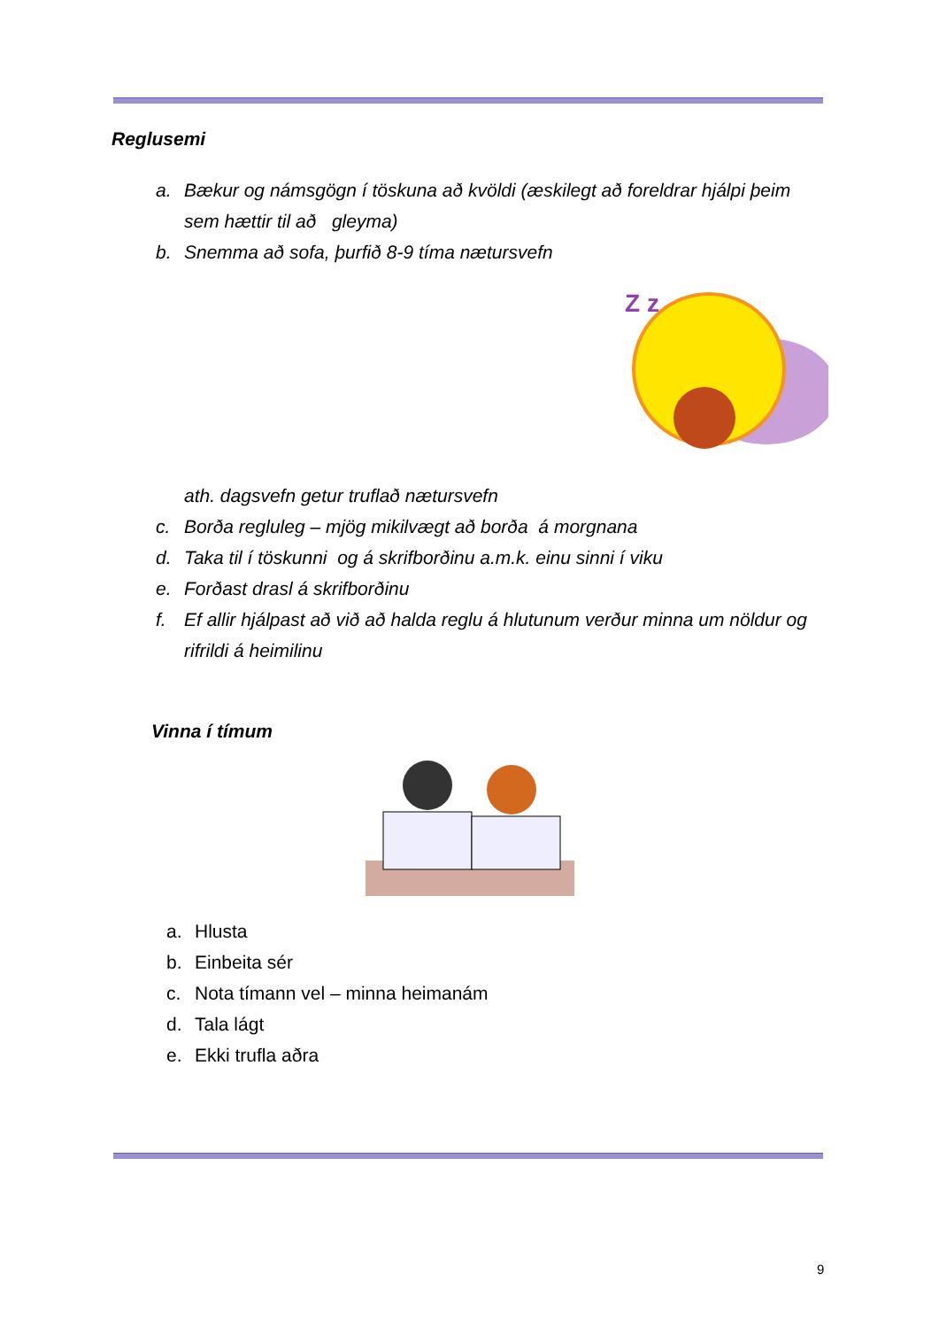Reglusemi
a. Bækur og námsgögn í töskuna að kvöldi (æskilegt að foreldrar hjálpi þeim sem hættir til að gleyma)
b. Snemma að sofa, þurfið 8-9 tíma nætursvefn
Z z
ath. dagsvefn getur truflað nætursvefn
c. Borða regluleg – mjög mikilvægt að borða á morgnana
d. Taka til í töskunni og á skrifborðinu a.m.k. einu sinni í viku
e. Forðast drasl á skrifborðinu
f. Ef allir hjálpast að við að halda reglu á hlutunum verður minna um nöldur og rifrildi á heimilinu
Vinna í tímum
a. Hlusta
b. Einbeita sér
c. Nota tímann vel – minna heimanám
d. Tala lágt
e. Ekki trufla aðra
9